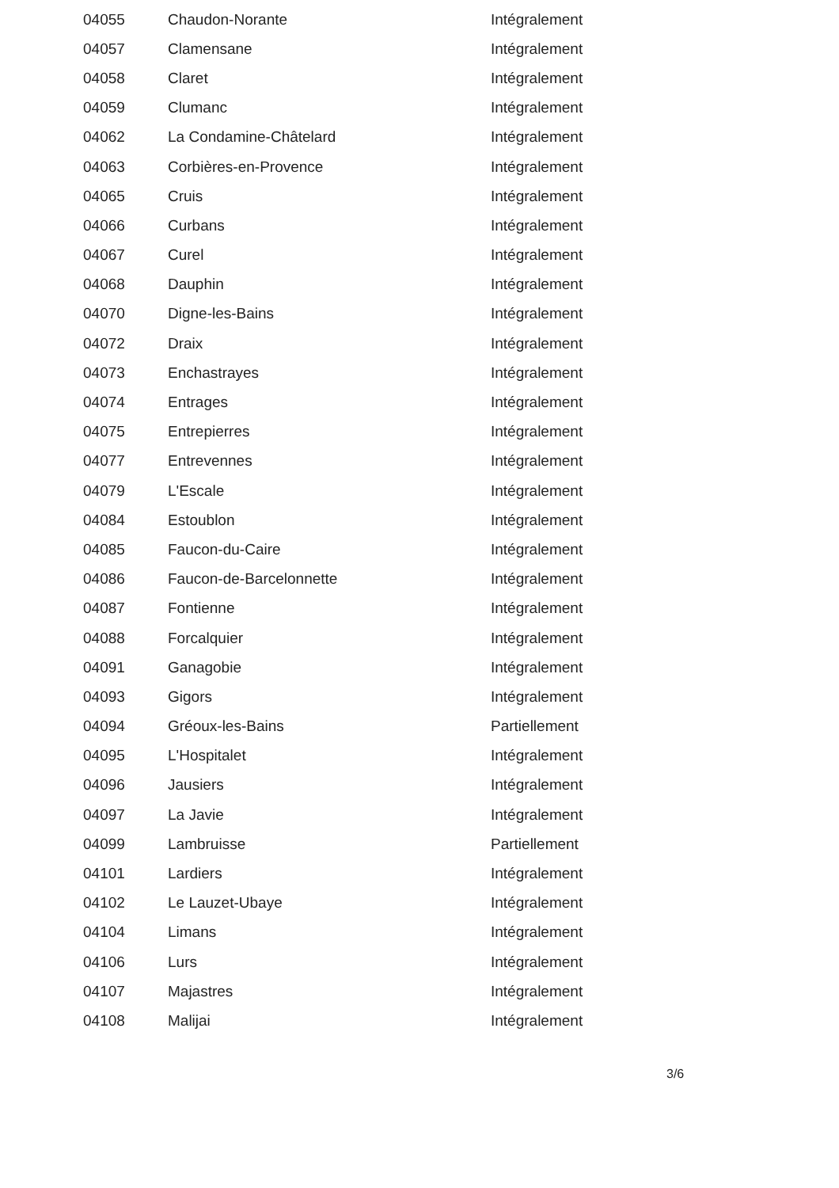| 04055 | Chaudon-Norante | Intégralement |
| 04057 | Clamensane | Intégralement |
| 04058 | Claret | Intégralement |
| 04059 | Clumanc | Intégralement |
| 04062 | La Condamine-Châtelard | Intégralement |
| 04063 | Corbières-en-Provence | Intégralement |
| 04065 | Cruis | Intégralement |
| 04066 | Curbans | Intégralement |
| 04067 | Curel | Intégralement |
| 04068 | Dauphin | Intégralement |
| 04070 | Digne-les-Bains | Intégralement |
| 04072 | Draix | Intégralement |
| 04073 | Enchastrayes | Intégralement |
| 04074 | Entrages | Intégralement |
| 04075 | Entrepierres | Intégralement |
| 04077 | Entrevennes | Intégralement |
| 04079 | L'Escale | Intégralement |
| 04084 | Estoublon | Intégralement |
| 04085 | Faucon-du-Caire | Intégralement |
| 04086 | Faucon-de-Barcelonnette | Intégralement |
| 04087 | Fontienne | Intégralement |
| 04088 | Forcalquier | Intégralement |
| 04091 | Ganagobie | Intégralement |
| 04093 | Gigors | Intégralement |
| 04094 | Gréoux-les-Bains | Partiellement |
| 04095 | L'Hospitalet | Intégralement |
| 04096 | Jausiers | Intégralement |
| 04097 | La Javie | Intégralement |
| 04099 | Lambruisse | Partiellement |
| 04101 | Lardiers | Intégralement |
| 04102 | Le Lauzet-Ubaye | Intégralement |
| 04104 | Limans | Intégralement |
| 04106 | Lurs | Intégralement |
| 04107 | Majastres | Intégralement |
| 04108 | Malijai | Intégralement |
3/6